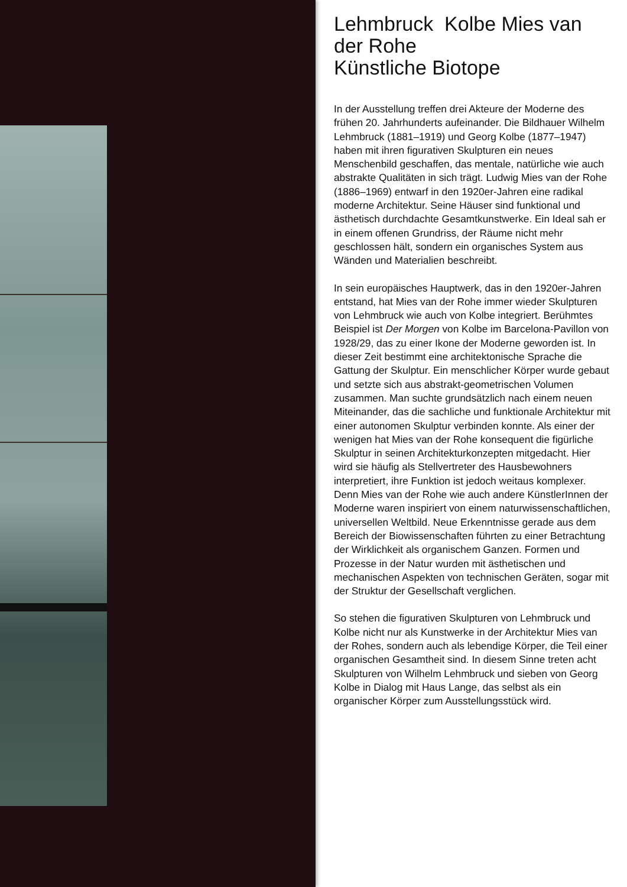Lehmbruck Kolbe Mies van der Rohe
Künstliche Biotope
In der Ausstellung treffen drei Akteure der Moderne des frühen 20. Jahrhunderts aufeinander. Die Bildhauer Wilhelm Lehmbruck (1881–1919) und Georg Kolbe (1877–1947) haben mit ihren figurativen Skulpturen ein neues Menschenbild geschaffen, das mentale, natürliche wie auch abstrakte Qualitäten in sich trägt. Ludwig Mies van der Rohe (1886–1969) entwarf in den 1920er-Jahren eine radikal moderne Architektur. Seine Häuser sind funktional und ästhetisch durchdachte Gesamtkunstwerke. Ein Ideal sah er in einem offenen Grundriss, der Räume nicht mehr geschlossen hält, sondern ein organisches System aus Wänden und Materialien beschreibt.
In sein europäisches Hauptwerk, das in den 1920er-Jahren entstand, hat Mies van der Rohe immer wieder Skulpturen von Lehmbruck wie auch von Kolbe integriert. Berühmtes Beispiel ist Der Morgen von Kolbe im Barcelona-Pavillon von 1928/29, das zu einer Ikone der Moderne geworden ist. In dieser Zeit bestimmt eine architektonische Sprache die Gattung der Skulptur. Ein menschlicher Körper wurde gebaut und setzte sich aus abstrakt-geometrischen Volumen zusammen. Man suchte grundsätzlich nach einem neuen Miteinander, das die sachliche und funktionale Architektur mit einer autonomen Skulptur verbinden konnte. Als einer der wenigen hat Mies van der Rohe konsequent die figürliche Skulptur in seinen Architekturkonzepten mitgedacht. Hier wird sie häufig als Stellvertreter des Hausbewohners interpretiert, ihre Funktion ist jedoch weitaus komplexer. Denn Mies van der Rohe wie auch andere KünstlerInnen der Moderne waren inspiriert von einem naturwissenschaftlichen, universellen Weltbild. Neue Erkenntnisse gerade aus dem Bereich der Biowissenschaften führten zu einer Betrachtung der Wirklichkeit als organischem Ganzen. Formen und Prozesse in der Natur wurden mit ästhetischen und mechanischen Aspekten von technischen Geräten, sogar mit der Struktur der Gesellschaft verglichen.
So stehen die figurativen Skulpturen von Lehmbruck und Kolbe nicht nur als Kunstwerke in der Architektur Mies van der Rohes, sondern auch als lebendige Körper, die Teil einer organischen Gesamtheit sind. In diesem Sinne treten acht Skulpturen von Wilhelm Lehmbruck und sieben von Georg Kolbe in Dialog mit Haus Lange, das selbst als ein organischer Körper zum Ausstellungsstück wird.